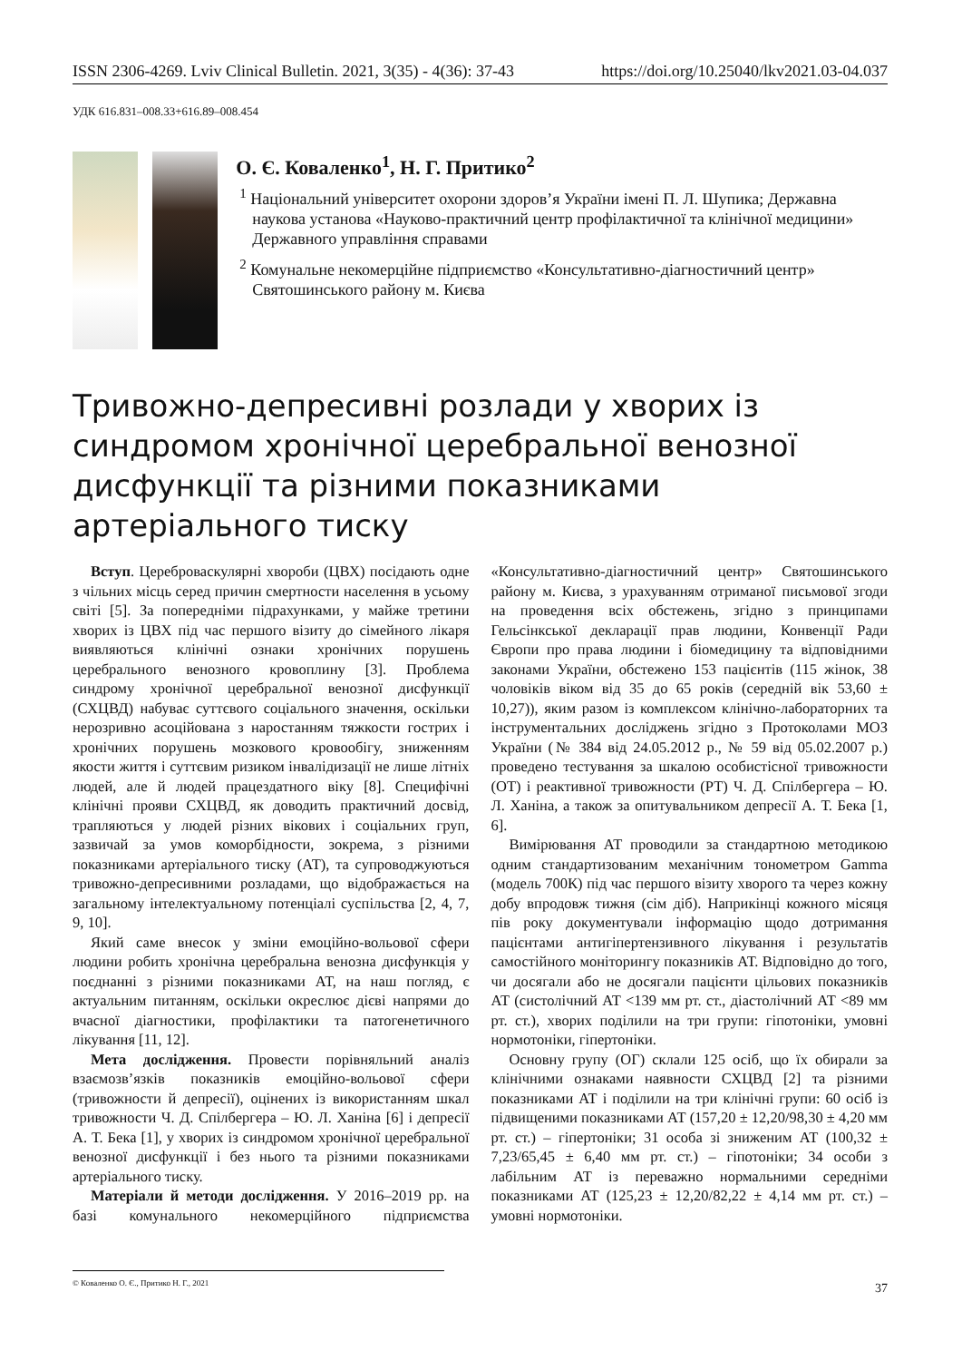ISSN 2306-4269. Lviv Clinical Bulletin. 2021, 3(35) - 4(36): 37-43 https://doi.org/10.25040/lkv2021.03-04.037
УДК 616.831–008.33+616.89–008.454
О. Є. Коваленко<sup>1</sup>, Н. Г. Притико<sup>2</sup>
<sup>1</sup> Національний університет охорони здоров’я України імені П. Л. Шупика; Державна наукова установа «Науково-практичний центр профілактичної та клінічної медицини» Державного управління справами
<sup>2</sup> Комунальне некомерційне підприємство «Консультативно-діагностичний центр» Святошинського району м. Києва
Тривожно-депресивні розлади у хворих із синдромом хронічної церебральної венозної дисфункції та різними показниками артеріального тиску
Вступ. Цереброваскулярні хвороби (ЦВХ) посідають одне з чільних місць серед причин смертности населення в усьому світі [5]. За попередніми підрахунками, у майже третини хворих із ЦВХ під час першого візиту до сімейного лікаря виявляються клінічні ознаки хронічних порушень церебрального венозного кровоплину [3]. Проблема синдрому хронічної церебральної венозної дисфункції (СХЦВД) набуває суттєвого соціального значення, оскільки нерозривно асоційована з наростанням тяжкости гострих і хронічних порушень мозкового кровообігу, зниженням якости життя і суттєвим ризиком інвалідизації не лише літніх людей, але й людей працездатного віку [8]. Специфічні клінічні прояви СХЦВД, як доводить практичний досвід, трапляються у людей різних вікових і соціальних груп, зазвичай за умов коморбідности, зокрема, з різними показниками артеріального тиску (АТ), та супроводжуються тривожно-депресивними розладами, що відображається на загальному інтелектуальному потенціалі суспільства [2, 4, 7, 9, 10].
Який саме внесок у зміни емоційно-вольової сфери людини робить хронічна церебральна венозна дисфункція у поєднанні з різними показниками АТ, на наш погляд, є актуальним питанням, оскільки окреслює дієві напрями до вчасної діагностики, профілактики та патогенетичного лікування [11, 12].
Мета дослідження. Провести порівняльний аналіз взаємозв’язків показників емоційно-вольової сфери (тривожности й депресії), оцінених із використанням шкал тривожности Ч. Д. Спілбергера – Ю. Л. Ханіна [6] і депресії А. Т. Бека [1], у хворих із синдромом хронічної церебральної венозної дисфункції і без нього та різними показниками артеріального тиску.
Матеріали й методи дослідження. У 2016–2019 рр. на базі комунального некомерційного підприємства «Консультативно-діагностичний центр» Святошинського району м. Києва, з урахуванням отриманої письмової згоди на проведення всіх обстежень, згідно з принципами Гельсінкської декларації прав людини, Конвенції Ради Європи про права людини і біомедицину та відповідними законами України, обстежено 153 пацієнтів (115 жінок, 38 чоловіків віком від 35 до 65 років (середній вік 53,60 ± 10,27)), яким разом із комплексом клінічно-лабораторних та інструментальних досліджень згідно з Протоколами МОЗ України (№ 384 від 24.05.2012 р., № 59 від 05.02.2007 р.) проведено тестування за шкалою особистісної тривожности (ОТ) і реактивної тривожности (РТ) Ч. Д. Спілбергера – Ю. Л. Ханіна, а також за опитувальником депресії А. Т. Бека [1, 6].
Вимірювання АТ проводили за стандартною методикою одним стандартизованим механічним тонометром Gamma (модель 700К) під час першого візиту хворого та через кожну добу впродовж тижня (сім діб). Наприкінці кожного місяця пів року документували інформацію щодо дотримання пацієнтами антигіпертензивного лікування і результатів самостійного моніторингу показників АТ. Відповідно до того, чи досягали або не досягали пацієнти цільових показників АТ (систолічний АТ <139 мм рт. ст., діастолічний АТ <89 мм рт. ст.), хворих поділили на три групи: гіпотоніки, умовні нормотоніки, гіпертоніки.
Основну групу (ОГ) склали 125 осіб, що їх обирали за клінічними ознаками наявности СХЦВД [2] та різними показниками АТ і поділили на три клінічні групи: 60 осіб із підвищеними показниками АТ (157,20 ± 12,20/98,30 ± 4,20 мм рт. ст.) – гіпертоніки; 31 особа зі зниженим АТ (100,32 ± 7,23/65,45 ± 6,40 мм рт. ст.) – гіпотоніки; 34 особи з лабільним АТ із переважно нормальними середніми показниками АТ (125,23 ± 12,20/82,22 ± 4,14 мм рт. ст.) – умовні нормотоніки.
© Коваленко О. Є., Притико Н. Г., 2021
37